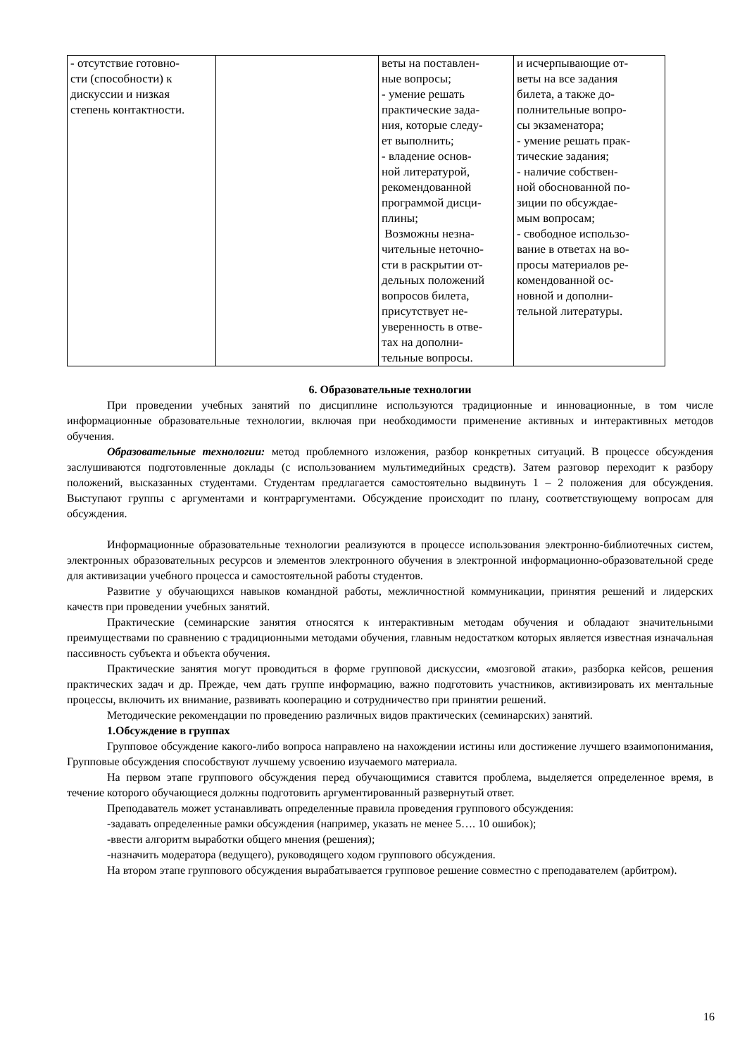| - отсутствие готовно- сти (способности) к дискуссии и низкая степень контактности. | | веты на поставлен- ные вопросы; - умение решать практические зада- ния, которые следу- ет выполнить; - владение основ- ной литературой, рекомендованной программой дисци- плины; Возможны незна- чительные неточно- сти в раскрытии от- дельных положений вопросов билета, присутствует не- уверенность в отве- тах на дополни- тельные вопросы. | и исчерпывающие от- веты на все задания билета, а также до- полнительные вопро- сы экзаменатора; - умение решать прак- тические задания; - наличие собствен- ной обоснованной по- зиции по обсуждае- мым вопросам; - свободное использо- вание в ответах на во- просы материалов ре- комендованной ос- новной и дополни- тельной литературы. |
6. Образовательные технологии
При проведении учебных занятий по дисциплине используются традиционные и инновационные, в том числе информационные образовательные технологии, включая при необходимости применение активных и интерактивных методов обучения.
Образовательные технологии: метод проблемного изложения, разбор конкретных ситуаций. В процессе обсуждения заслушиваются подготовленные доклады (с использованием мультимедийных средств). Затем разговор переходит к разбору положений, высказанных студентами. Студентам предлагается самостоятельно выдвинуть 1 – 2 положения для обсуждения. Выступают группы с аргументами и контраргументами. Обсуждение происходит по плану, соответствующему вопросам для обсуждения.
Информационные образовательные технологии реализуются в процессе использования электронно-библиотечных систем, электронных образовательных ресурсов и элементов электронного обучения в электронной информационно-образовательной среде для активизации учебного процесса и самостоятельной работы студентов.
Развитие у обучающихся навыков командной работы, межличностной коммуникации, принятия решений и лидерских качеств при проведении учебных занятий.
Практические (семинарские занятия относятся к интерактивным методам обучения и обладают значительными преимуществами по сравнению с традиционными методами обучения, главным недостатком которых является известная изначальная пассивность субъекта и объекта обучения.
Практические занятия могут проводиться в форме групповой дискуссии, «мозговой атаки», разборка кейсов, решения практических задач и др. Прежде, чем дать группе информацию, важно подготовить участников, активизировать их ментальные процессы, включить их внимание, развивать кооперацию и сотрудничество при принятии решений.
Методические рекомендации по проведению различных видов практических (семинарских) занятий.
1.Обсуждение в группах
Групповое обсуждение какого-либо вопроса направлено на нахождении истины или достижение лучшего взаимопонимания, Групповые обсуждения способствуют лучшему усвоению изучаемого материала.
На первом этапе группового обсуждения перед обучающимися ставится проблема, выделяется определенное время, в течение которого обучающиеся должны подготовить аргументированный развернутый ответ.
Преподаватель может устанавливать определенные правила проведения группового обсуждения:
-задавать определенные рамки обсуждения (например, указать не менее 5…. 10 ошибок);
-ввести алгоритм выработки общего мнения (решения);
-назначить модератора (ведущего), руководящего ходом группового обсуждения.
На втором этапе группового обсуждения вырабатывается групповое решение совместно с преподавателем (арбитром).
16